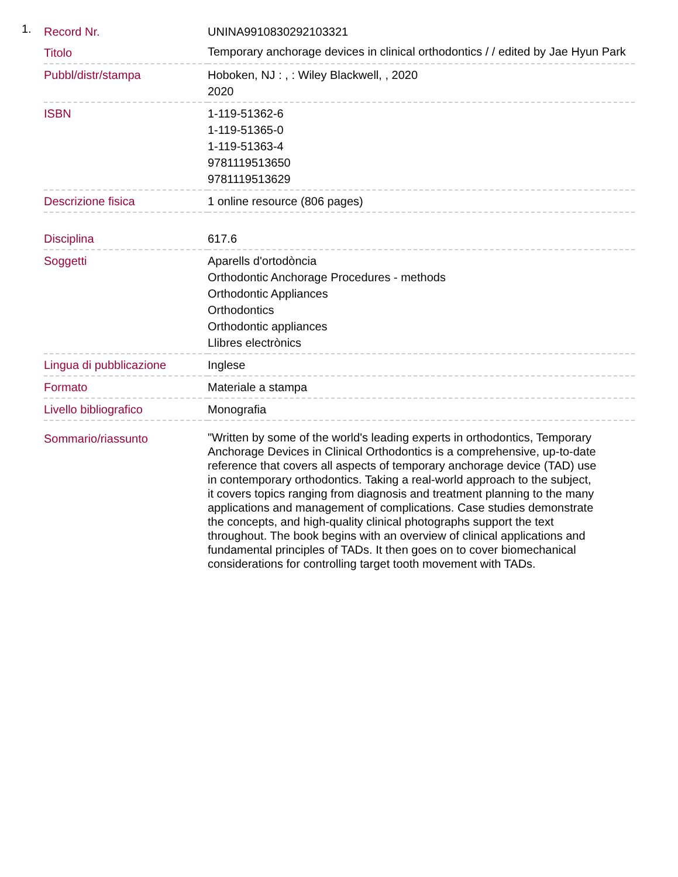1.
| Record Nr. | UNINA9910830292103321 |
| Titolo | Temporary anchorage devices in clinical orthodontics / / edited by Jae Hyun Park |
| Pubbl/distr/stampa | Hoboken, NJ : , : Wiley Blackwell, , 2020 2020 |
| ISBN | 1-119-51362-6 1-119-51365-0 1-119-51363-4 9781119513650 9781119513629 |
| Descrizione fisica | 1 online resource (806 pages) |
| Disciplina | 617.6 |
| Soggetti | Aparells d'ortodòncia Orthodontic Anchorage Procedures - methods Orthodontic Appliances Orthodontics Orthodontic appliances Llibres electrònics |
| Lingua di pubblicazione | Inglese |
| Formato | Materiale a stampa |
| Livello bibliografico | Monografia |
| Sommario/riassunto | "Written by some of the world's leading experts in orthodontics, Temporary Anchorage Devices in Clinical Orthodontics is a comprehensive, up-to-date reference that covers all aspects of temporary anchorage device (TAD) use in contemporary orthodontics. Taking a real-world approach to the subject, it covers topics ranging from diagnosis and treatment planning to the many applications and management of complications. Case studies demonstrate the concepts, and high-quality clinical photographs support the text throughout. The book begins with an overview of clinical applications and fundamental principles of TADs. It then goes on to cover biomechanical considerations for controlling target tooth movement with TADs. |